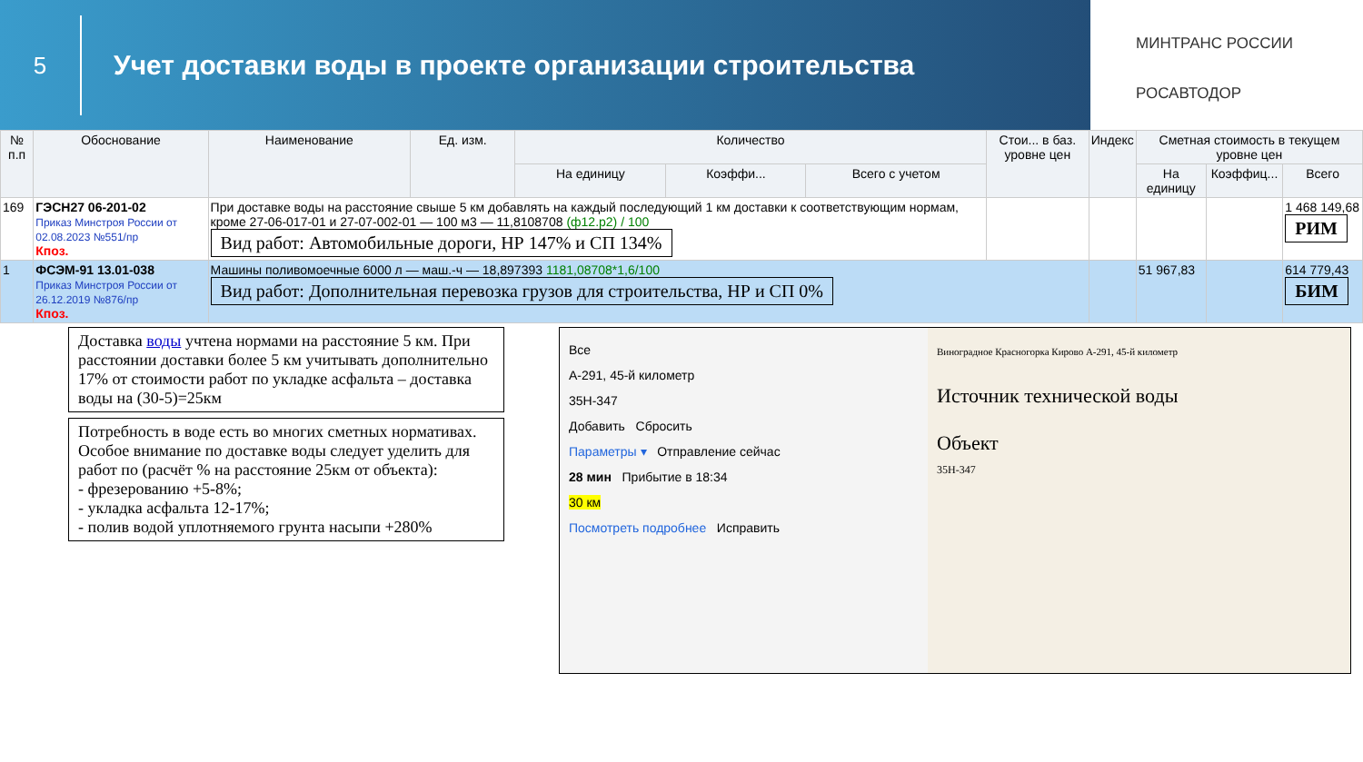5
Учет доставки воды в проекте организации строительства
МИНТРАНС РОССИИ
РОСАВТОДОР
| № п.п | Обоснование | Наименование | Ед. изм. | Количество | | | Стои... в баз. уровне цен | Индекс | Сметная стоимость в текущем уровне цен | | |
| --- | --- | --- | --- | --- | --- | --- | --- | --- | --- | --- | --- |
| | | | | На единицу | Коэффи... | Всего с учетом | | | На единицу | Коэффиц... | Всего |
| 169 | ГЭСН27 06-201-02 Приказ Минстроя России от 02.08.2023 №551/пр Кпоз. | При доставке воды на расстояние свыше 5 км добавлять на каждый последующий 1 км доставки к соответствующим нормам, кроме 27-06-017-01 и 27-07-002-01 — 100 м3 — 11,8108708 (ф12.р2) / 100 Вид работ: Автомобильные дороги, НР 147% и СП 134% | | | | | | | | | 1 468 149,68 РИМ |
| 1 | ФСЭМ-91 13.01-038 Приказ Минстроя России от 26.12.2019 №876/пр Кпоз. | Машины поливомоечные 6000 л — маш.-ч — 18,897393 1181,08708*1,6/100 Вид работ: Дополнительная перевозка грузов для строительства, НР и СП 0% | | | | | | | 51 967,83 | | 614 779,43 БИМ |
Доставка воды учтена нормами на расстояние 5 км. При расстоянии доставки более 5 км учитывать дополнительно 17% от стоимости работ по укладке асфальта – доставка воды на (30-5)=25км
Потребность в воде есть во многих сметных нормативах. Особое внимание по доставке воды следует уделить для работ по (расчёт % на расстояние 25км от объекта):
- фрезерованию +5-8%;
- укладка асфальта 12-17%;
- полив водой уплотняемого грунта насыпи +280%
Все
А-291, 45-й километр
35Н-347
Добавить Сбросить
Параметры ▾ Отправление сейчас
28 мин Прибытие в 18:34
30 км
Посмотреть подробнее Исправить
Виноградное Красногорка Кирово А-291, 45-й километр
Источник технической воды
Объект
35Н-347